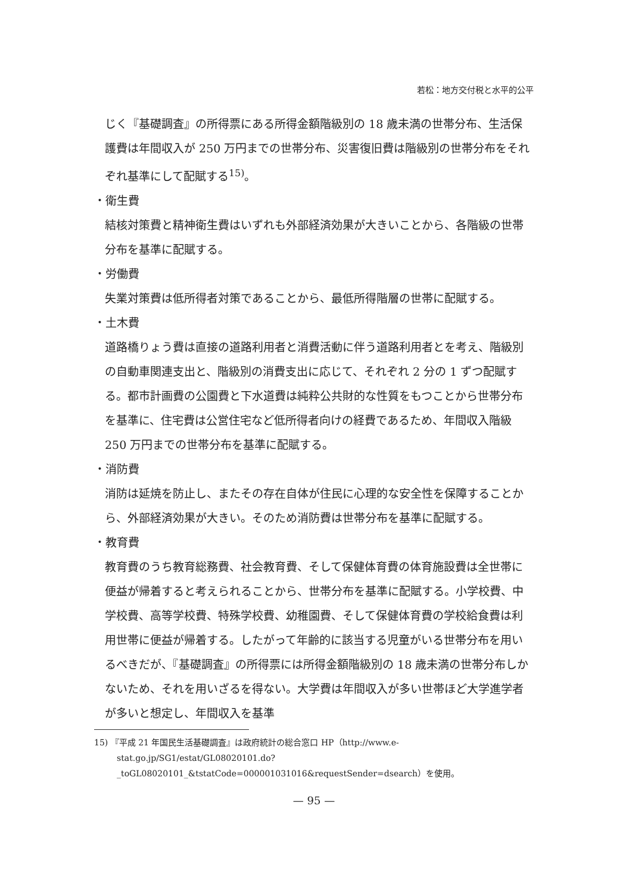若松：地方交付税と水平的公平
じく『基礎調査』の所得票にある所得金額階級別の 18 歳未満の世帯分布、生活保護費は年間収入が 250 万円までの世帯分布、災害復旧費は階級別の世帯分布をそれぞれ基準にして配賦する<sup>15)</sup>。
・衛生費
結核対策費と精神衛生費はいずれも外部経済効果が大きいことから、各階級の世帯分布を基準に配賦する。
・労働費
失業対策費は低所得者対策であることから、最低所得階層の世帯に配賦する。
・土木費
道路橋りょう費は直接の道路利用者と消費活動に伴う道路利用者とを考え、階級別の自動車関連支出と、階級別の消費支出に応じて、それぞれ 2 分の 1 ずつ配賦する。都市計画費の公園費と下水道費は純粋公共財的な性質をもつことから世帯分布を基準に、住宅費は公営住宅など低所得者向けの経費であるため、年間収入階級 250 万円までの世帯分布を基準に配賦する。
・消防費
消防は延焼を防止し、またその存在自体が住民に心理的な安全性を保障することから、外部経済効果が大きい。そのため消防費は世帯分布を基準に配賦する。
・教育費
教育費のうち教育総務費、社会教育費、そして保健体育費の体育施設費は全世帯に便益が帰着すると考えられることから、世帯分布を基準に配賦する。小学校費、中学校費、高等学校費、特殊学校費、幼稚園費、そして保健体育費の学校給食費は利用世帯に便益が帰着する。したがって年齢的に該当する児童がいる世帯分布を用いるべきだが、『基礎調査』の所得票には所得金額階級別の 18 歳未満の世帯分布しかないため、それを用いざるを得ない。大学費は年間収入が多い世帯ほど大学進学者が多いと想定し、年間収入を基準
15) 『平成 21 年国民生活基礎調査』は政府統計の総合窓口 HP（http://www.e-stat.go.jp/SG1/estat/GL08020101.do?_toGL08020101_&tstatCode=000001031016&requestSender=dsearch）を使用。
— 95 —